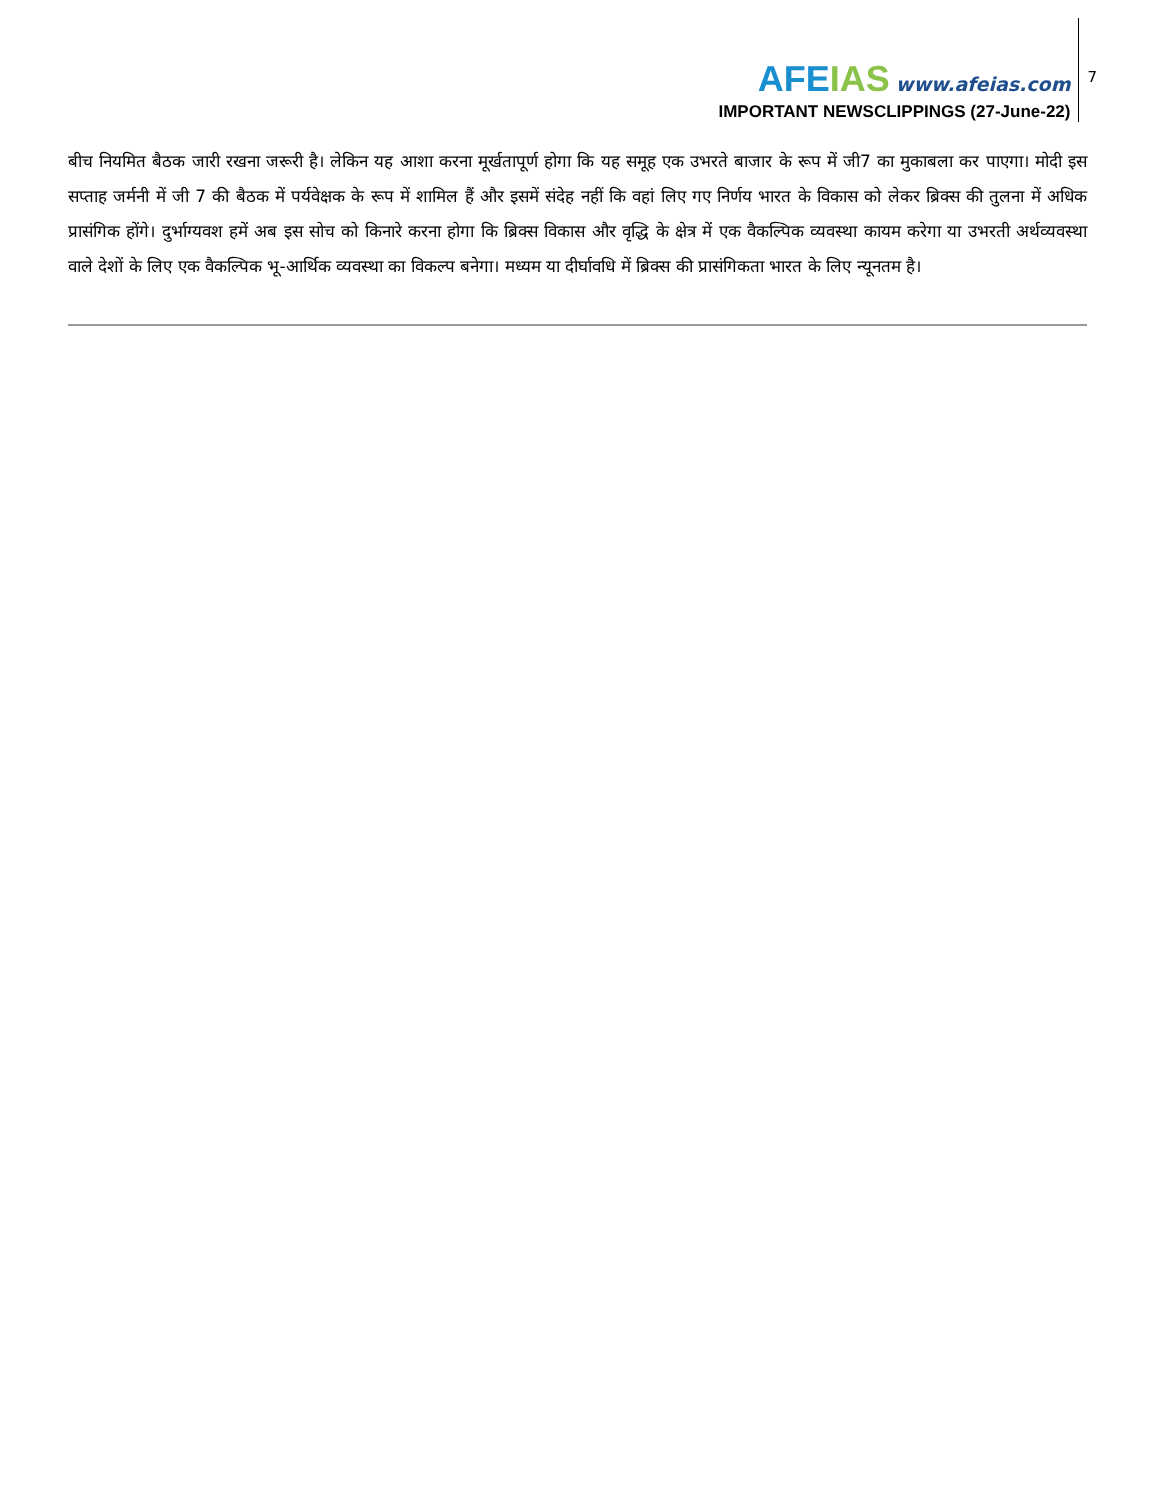AFEIAS www.afeias.com
IMPORTANT NEWSCLIPPINGS (27-June-22)
7
बीच नियमित बैठक जारी रखना जरूरी है। लेकिन यह आशा करना मूर्खतापूर्ण होगा कि यह समूह एक उभरते बाजार के रूप में जी7 का मुकाबला कर पाएगा। मोदी इस सप्ताह जर्मनी में जी 7 की बैठक में पर्यवेक्षक के रूप में शामिल हैं और इसमें संदेह नहीं कि वहां लिए गए निर्णय भारत के विकास को लेकर ब्रिक्स की तुलना में अधिक प्रासंगिक होंगे। दुर्भाग्यवश हमें अब इस सोच को किनारे करना होगा कि ब्रिक्स विकास और वृद्धि के क्षेत्र में एक वैकल्पिक व्यवस्था कायम करेगा या उभरती अर्थव्यवस्था वाले देशों के लिए एक वैकल्पिक भू-आर्थिक व्यवस्था का विकल्प बनेगा। मध्यम या दीर्घावधि में ब्रिक्स की प्रासंगिकता भारत के लिए न्यूनतम है।